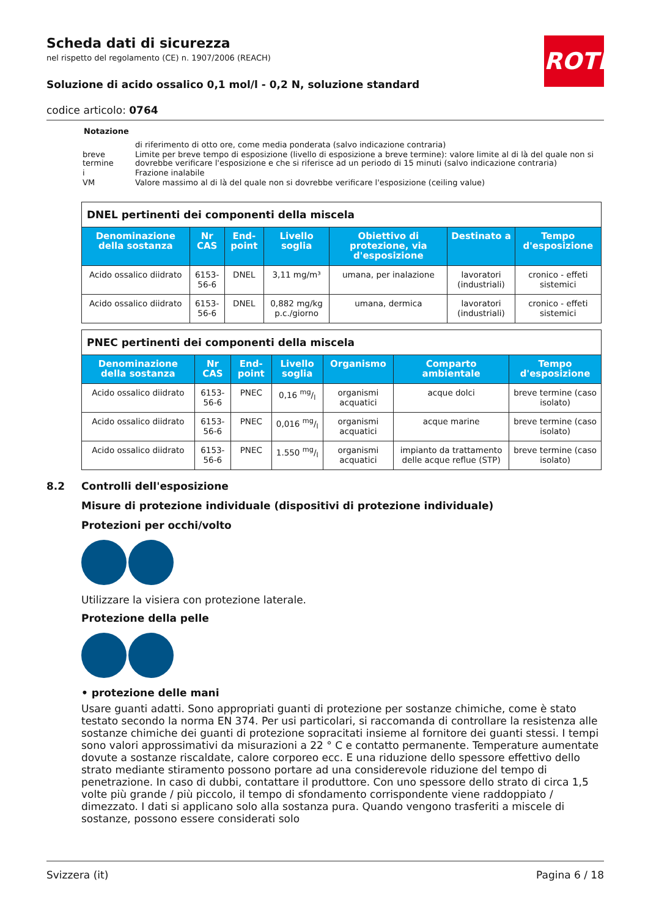ROTH
Scheda dati di sicurezza
nel rispetto del regolamento (CE) n. 1907/2006 (REACH)
Soluzione di acido ossalico 0,1 mol/l - 0,2 N, soluzione standard
codice articolo: 0764
Notazione
| | di riferimento di otto ore, come media ponderata (salvo indicazione contraria) |
| breve termine | Limite per breve tempo di esposizione (livello di esposizione a breve termine): valore limite al di là del quale non si dovrebbe verificare l'esposizione e che si riferisce ad un periodo di 15 minuti (salvo indicazione contraria) |
| i | Frazione inalabile |
| VM | Valore massimo al di là del quale non si dovrebbe verificare l'esposizione (ceiling value) |
DNEL pertinenti dei componenti della miscela
| Denominazione della sostanza | Nr CAS | End-point | Livello soglia | Obiettivo di protezione, via d'esposizione | Destinato a | Tempo d'esposizione |
| --- | --- | --- | --- | --- | --- | --- |
| Acido ossalico diidrato | 6153-56-6 | DNEL | 3,11 mg/m³ | umana, per inalazione | lavoratori (industriali) | cronico - effeti sistemici |
| Acido ossalico diidrato | 6153-56-6 | DNEL | 0,882 mg/kg p.c./giorno | umana, dermica | lavoratori (industriali) | cronico - effeti sistemici |
PNEC pertinenti dei componenti della miscela
| Denominazione della sostanza | Nr CAS | End-point | Livello soglia | Organismo | Comparto ambientale | Tempo d'esposizione |
| --- | --- | --- | --- | --- | --- | --- |
| Acido ossalico diidrato | 6153-56-6 | PNEC | 0,16 mg/l | organismi acquatici | acque dolci | breve termine (caso isolato) |
| Acido ossalico diidrato | 6153-56-6 | PNEC | 0,016 mg/l | organismi acquatici | acque marine | breve termine (caso isolato) |
| Acido ossalico diidrato | 6153-56-6 | PNEC | 1.550 mg/l | organismi acquatici | impianto da trattamento delle acque reflue (STP) | breve termine (caso isolato) |
8.2 Controlli dell'esposizione
Misure di protezione individuale (dispositivi di protezione individuale)
Protezioni per occhi/volto
Utilizzare la visiera con protezione laterale.
Protezione della pelle
• protezione delle mani
Usare guanti adatti. Sono appropriati guanti di protezione per sostanze chimiche, come è stato testato secondo la norma EN 374. Per usi particolari, si raccomanda di controllare la resistenza alle sostanze chimiche dei guanti di protezione sopracitati insieme al fornitore dei guanti stessi. I tempi sono valori approssimativi da misurazioni a 22 ° C e contatto permanente. Temperature aumentate dovute a sostanze riscaldate, calore corporeo ecc. E una riduzione dello spessore effettivo dello strato mediante stiramento possono portare ad una considerevole riduzione del tempo di penetrazione. In caso di dubbi, contattare il produttore. Con uno spessore dello strato di circa 1,5 volte più grande / più piccolo, il tempo di sfondamento corrispondente viene raddoppiato / dimezzato. I dati si applicano solo alla sostanza pura. Quando vengono trasferiti a miscele di sostanze, possono essere considerati solo
Svizzera (it) Pagina 6 / 18